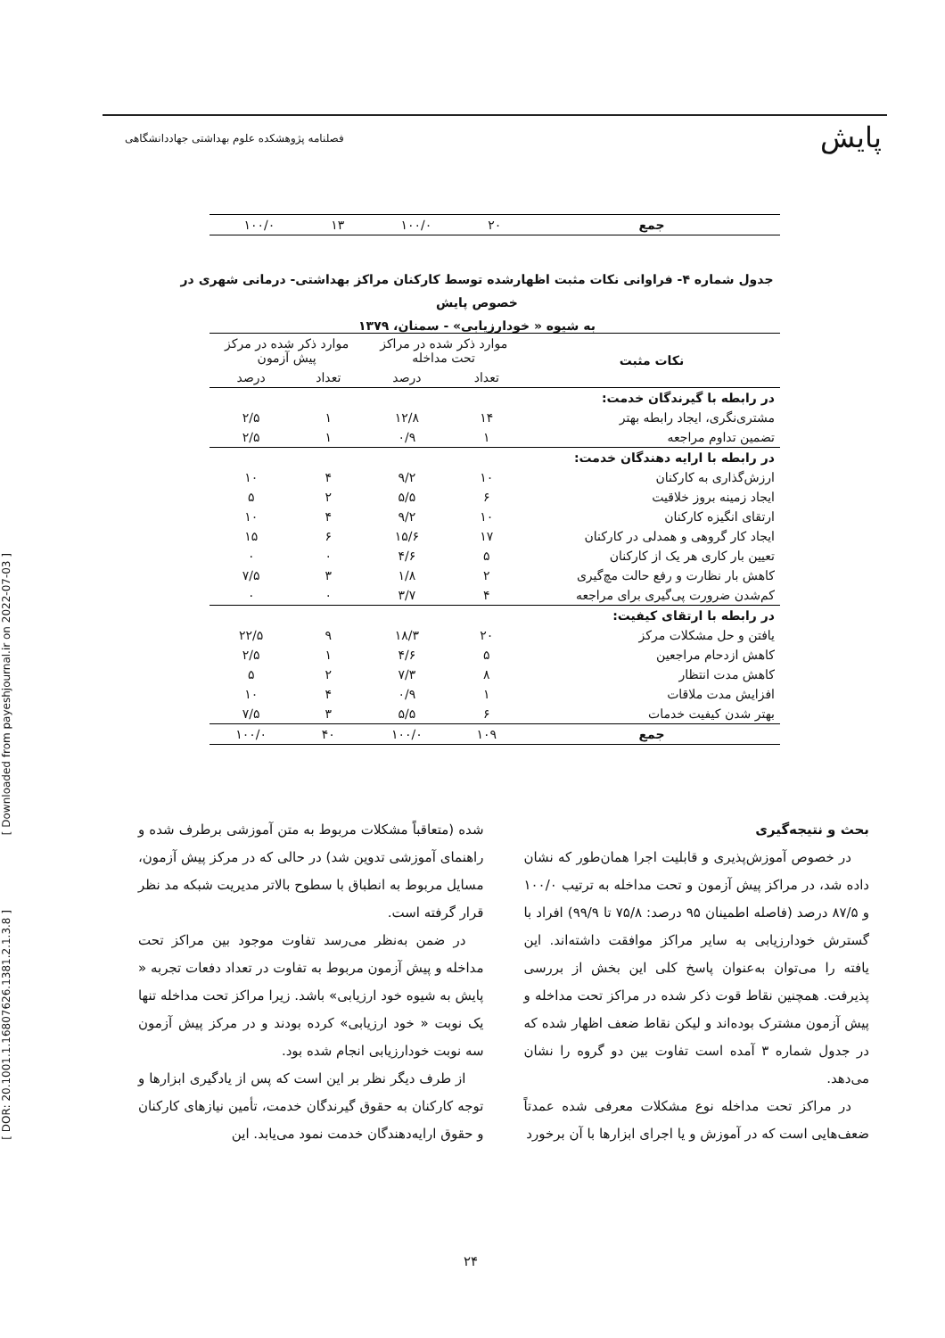پایش
فصلنامه پژوهشکده علوم بهداشتی جهاددانشگاهی
[ Downloaded from payeshjournal.ir on 2022-07-03 ]
[ DOR: 20.1001.1.16807626.1381.2.1.3.8 ]
| جمع | ۲۰ | ۱۰۰/۰ | ۱۳ | ۱۰۰/۰ |
جدول شماره ۴- فراوانی نکات مثبت اظهارشده توسط کارکنان مراکز بهداشتی- درمانی شهری در خصوص پایش
به شیوه « خودارزیابی» - سمنان، ۱۳۷۹
| نکات مثبت | موارد ذکر شده در مراکز تحت مداخله | | موارد ذکر شده در مرکز پیش آزمون | |
| --- | --- | --- | --- | --- |
| | تعداد | درصد | تعداد | درصد |
| در رابطه با گیرندگان خدمت: | | | | |
| مشتری‌نگری، ایجاد رابطه بهتر | ۱۴ | ۱۲/۸ | ۱ | ۲/۵ |
| تضمین تداوم مراجعه | ۱ | ۰/۹ | ۱ | ۲/۵ |
| در رابطه با ارایه دهندگان خدمت: | | | | |
| ارزش‌گذاری به کارکنان | ۱۰ | ۹/۲ | ۴ | ۱۰ |
| ایجاد زمینه بروز خلاقیت | ۶ | ۵/۵ | ۲ | ۵ |
| ارتقای انگیزه کارکنان | ۱۰ | ۹/۲ | ۴ | ۱۰ |
| ایجاد کار گروهی و همدلی در کارکنان | ۱۷ | ۱۵/۶ | ۶ | ۱۵ |
| تعیین بار کاری هر یک از کارکنان | ۵ | ۴/۶ | ۰ | ۰ |
| کاهش بار نظارت و رفع حالت مچ‌گیری | ۲ | ۱/۸ | ۳ | ۷/۵ |
| کم‌شدن ضرورت پی‌گیری برای مراجعه | ۴ | ۳/۷ | ۰ | ۰ |
| در رابطه با ارتقای کیفیت: | | | | |
| یافتن و حل مشکلات مرکز | ۲۰ | ۱۸/۳ | ۹ | ۲۲/۵ |
| کاهش ازدحام مراجعین | ۵ | ۴/۶ | ۱ | ۲/۵ |
| کاهش مدت انتظار | ۸ | ۷/۳ | ۲ | ۵ |
| افزایش مدت ملاقات | ۱ | ۰/۹ | ۴ | ۱۰ |
| بهتر شدن کیفیت خدمات | ۶ | ۵/۵ | ۳ | ۷/۵ |
| جمع | ۱۰۹ | ۱۰۰/۰ | ۴۰ | ۱۰۰/۰ |
بحث و نتیجه‌گیری
در خصوص آموزش‌پذیری و قابلیت اجرا همان‌طور که نشان داده شد، در مراکز پیش آزمون و تحت مداخله به ترتیب ۱۰۰/۰ و ۸۷/۵ درصد (فاصله اطمینان ۹۵ درصد: ۷۵/۸ تا ۹۹/۹) افراد با گسترش خودارزیابی به سایر مراکز موافقت داشته‌اند. این یافته را می‌توان به‌عنوان پاسخ کلی این بخش از بررسی پذیرفت. همچنین نقاط قوت ذکر شده در مراکز تحت مداخله و پیش آزمون مشترک بوده‌اند و لیکن نقاط ضعف اظهار شده که در جدول شماره ۳ آمده است تفاوت بین دو گروه را نشان می‌دهد.
در مراکز تحت مداخله نوع مشکلات معرفی شده عمدتاً ضعف‌هایی است که در آموزش و یا اجرای ابزارها با آن برخورد
شده (متعاقباً مشکلات مربوط به متن آموزشی برطرف شده و راهنمای آموزشی تدوین شد) در حالی که در مرکز پیش آزمون، مسایل مربوط به انطباق با سطوح بالاتر مدیریت شبکه مد نظر قرار گرفته است.
در ضمن به‌نظر می‌رسد تفاوت موجود بین مراکز تحت مداخله و پیش آزمون مربوط به تفاوت در تعداد دفعات تجربه « پایش به شیوه خود ارزیابی» باشد. زیرا مراکز تحت مداخله تنها یک نوبت « خود ارزیابی» کرده بودند و در مرکز پیش آزمون سه نوبت خودارزیابی انجام شده بود.
از طرف دیگر نظر بر این است که پس از یادگیری ابزارها و توجه کارکنان به حقوق گیرندگان خدمت، تأمین نیازهای کارکنان و حقوق ارایه‌دهندگان خدمت نمود می‌یابد. این
۲۴